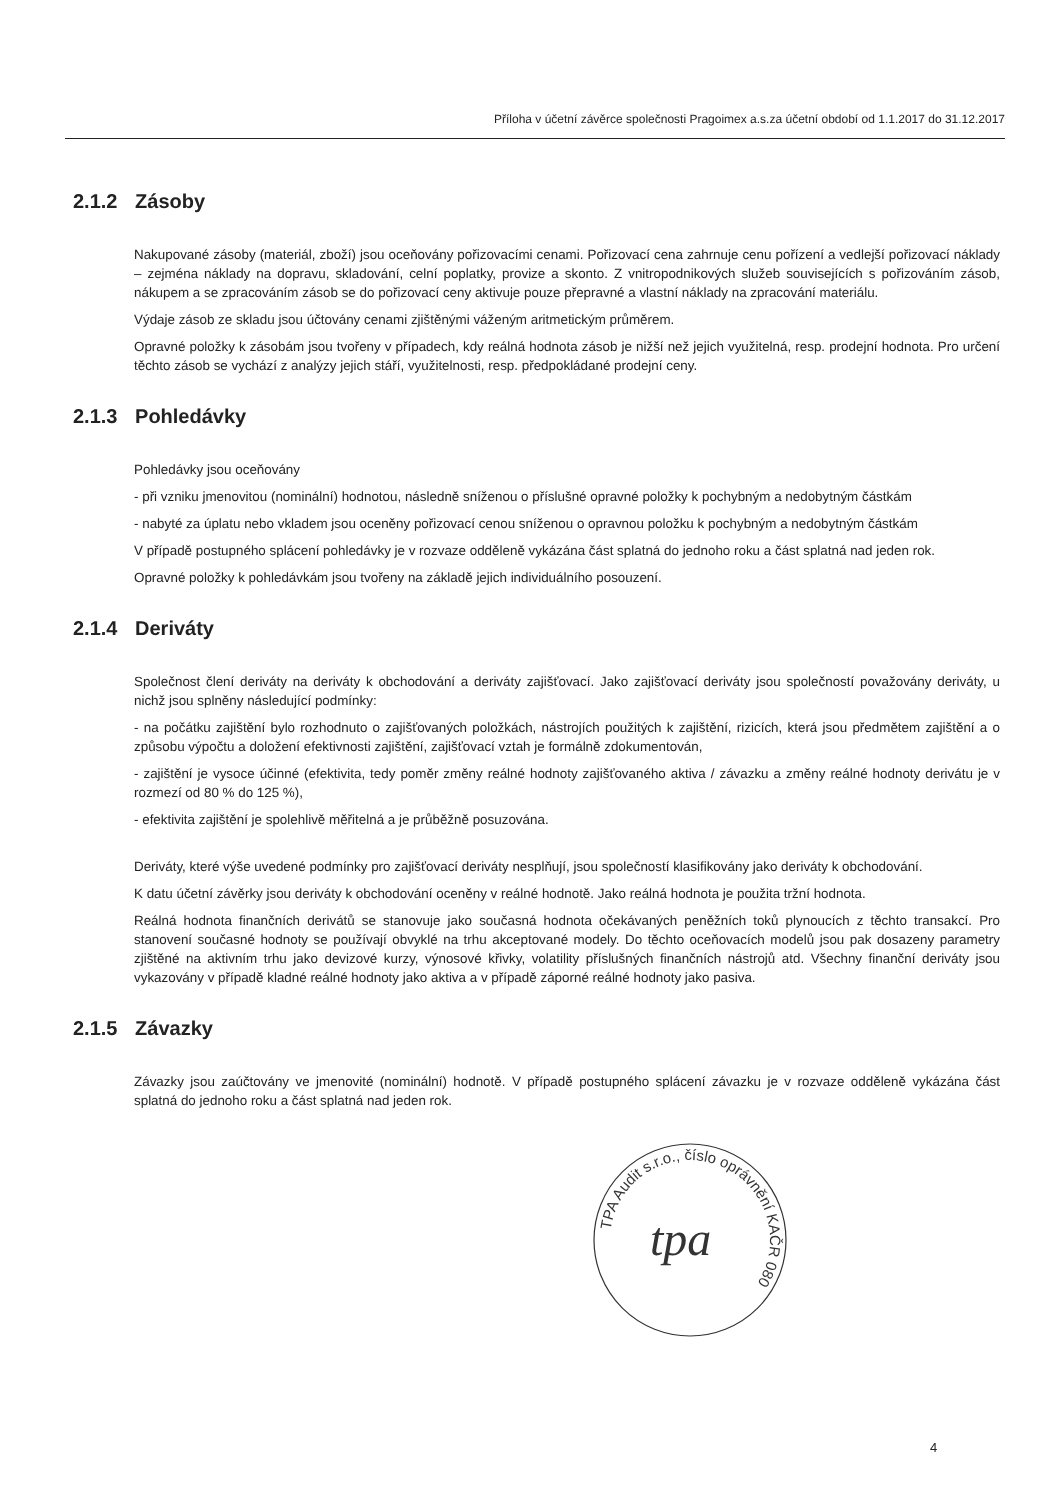Příloha v účetní závěrce společnosti Pragoimex a.s.za účetní období od 1.1.2017 do 31.12.2017
2.1.2 Zásoby
Nakupované zásoby (materiál, zboží) jsou oceňovány pořizovacími cenami. Pořizovací cena zahrnuje cenu pořízení a vedlejší pořizovací náklady – zejména náklady na dopravu, skladování, celní poplatky, provize a skonto. Z vnitropodnikových služeb souvisejících s pořizováním zásob, nákupem a se zpracováním zásob se do pořizovací ceny aktivuje pouze přepravné a vlastní náklady na zpracování materiálu.
Výdaje zásob ze skladu jsou účtovány cenami zjištěnými váženým aritmetickým průměrem.
Opravné položky k zásobám jsou tvořeny v případech, kdy reálná hodnota zásob je nižší než jejich využitelná, resp. prodejní hodnota. Pro určení těchto zásob se vychází z analýzy jejich stáří, využitelnosti, resp. předpokládané prodejní ceny.
2.1.3 Pohledávky
Pohledávky jsou oceňovány
- při vzniku jmenovitou (nominální) hodnotou, následně sníženou o příslušné opravné položky k pochybným a nedobytným částkám
- nabyté za úplatu nebo vkladem jsou oceněny pořizovací cenou sníženou o opravnou položku k pochybným a nedobytným částkám
V případě postupného splácení pohledávky je v rozvaze odděleně vykázána část splatná do jednoho roku a část splatná nad jeden rok.
Opravné položky k pohledávkám jsou tvořeny na základě jejich individuálního posouzení.
2.1.4 Deriváty
Společnost člení deriváty na deriváty k obchodování a deriváty zajišťovací. Jako zajišťovací deriváty jsou společností považovány deriváty, u nichž jsou splněny následující podmínky:
- na počátku zajištění bylo rozhodnuto o zajišťovaných položkách, nástrojích použitých k zajištění, rizicích, která jsou předmětem zajištění a o způsobu výpočtu a doložení efektivnosti zajištění, zajišťovací vztah je formálně zdokumentován,
- zajištění je vysoce účinné (efektivita, tedy poměr změny reálné hodnoty zajišťovaného aktiva / závazku a změny reálné hodnoty derivátu je v rozmezí od 80 % do 125 %),
- efektivita zajištění je spolehlivě měřitelná a je průběžně posuzována.
Deriváty, které výše uvedené podmínky pro zajišťovací deriváty nesplňují, jsou společností klasifikovány jako deriváty k obchodování.
K datu účetní závěrky jsou deriváty k obchodování oceněny v reálné hodnotě. Jako reálná hodnota je použita tržní hodnota.
Reálná hodnota finančních derivátů se stanovuje jako současná hodnota očekávaných peněžních toků plynoucích z těchto transakcí. Pro stanovení současné hodnoty se používají obvyklé na trhu akceptované modely. Do těchto oceňovacích modelů jsou pak dosazeny parametry zjištěné na aktivním trhu jako devizové kurzy, výnosové křivky, volatility příslušných finančních nástrojů atd. Všechny finanční deriváty jsou vykazovány v případě kladné reálné hodnoty jako aktiva a v případě záporné reálné hodnoty jako pasiva.
2.1.5 Závazky
Závazky jsou zaúčtovány ve jmenovité (nominální) hodnotě. V případě postupného splácení závazku je v rozvaze odděleně vykázána část splatná do jednoho roku a část splatná nad jeden rok.
TPA Audit s.r.o., číslo oprávnění KAČR 080
tpa
4